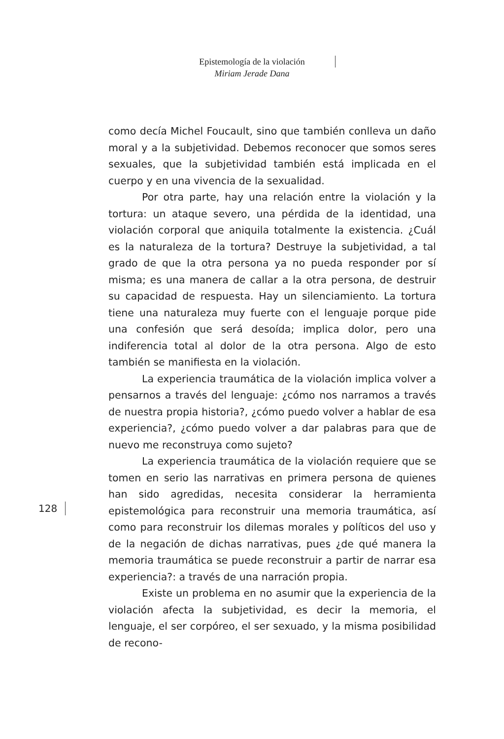Epistemología de la violación
Miriam Jerade Dana
como decía Michel Foucault, sino que también conlleva un daño moral y a la subjetividad. Debemos reconocer que somos seres sexuales, que la subjetividad también está implicada en el cuerpo y en una vivencia de la sexualidad.
Por otra parte, hay una relación entre la violación y la tortura: un ataque severo, una pérdida de la identidad, una violación corporal que aniquila totalmente la existencia. ¿Cuál es la naturaleza de la tortura? Destruye la subjetividad, a tal grado de que la otra persona ya no pueda responder por sí misma; es una manera de callar a la otra persona, de destruir su capacidad de respuesta. Hay un silenciamiento. La tortura tiene una naturaleza muy fuerte con el lenguaje porque pide una confesión que será desoída; implica dolor, pero una indiferencia total al dolor de la otra persona. Algo de esto también se manifiesta en la violación.
La experiencia traumática de la violación implica volver a pensarnos a través del lenguaje: ¿cómo nos narramos a través de nuestra propia historia?, ¿cómo puedo volver a hablar de esa experiencia?, ¿cómo puedo volver a dar palabras para que de nuevo me reconstruya como sujeto?
La experiencia traumática de la violación requiere que se tomen en serio las narrativas en primera persona de quienes han sido agredidas, necesita considerar la herramienta epistemológica para reconstruir una memoria traumática, así como para reconstruir los dilemas morales y políticos del uso y de la negación de dichas narrativas, pues ¿de qué manera la memoria traumática se puede reconstruir a partir de narrar esa experiencia?: a través de una narración propia.
Existe un problema en no asumir que la experiencia de la violación afecta la subjetividad, es decir la memoria, el lenguaje, el ser corpóreo, el ser sexuado, y la misma posibilidad de recono-
128